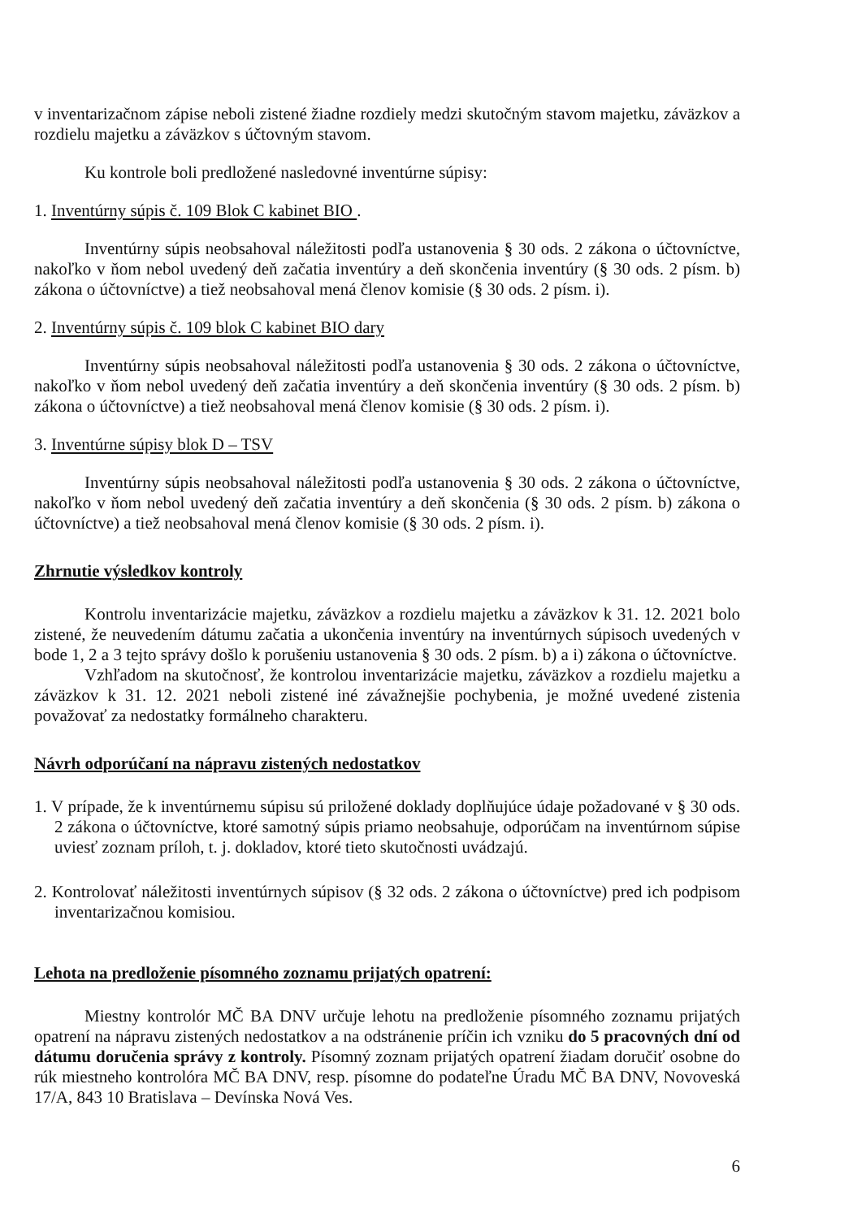v inventarizačnom zápise neboli zistené žiadne rozdiely medzi skutočným stavom majetku, záväzkov a rozdielu majetku a záväzkov s účtovným stavom.
Ku kontrole boli predložené nasledovné inventúrne súpisy:
1. Inventúrny súpis č. 109 Blok C kabinet BIO .
Inventúrny súpis neobsahoval náležitosti podľa ustanovenia § 30 ods. 2 zákona o účtovníctve, nakoľko v ňom nebol uvedený deň začatia inventúry a deň skončenia inventúry (§ 30 ods. 2 písm. b) zákona o účtovníctve) a tiež neobsahoval mená členov komisie (§ 30 ods. 2 písm. i).
2. Inventúrny súpis č. 109 blok C kabinet BIO dary
Inventúrny súpis neobsahoval náležitosti podľa ustanovenia § 30 ods. 2 zákona o účtovníctve, nakoľko v ňom nebol uvedený deň začatia inventúry a deň skončenia inventúry (§ 30 ods. 2 písm. b) zákona o účtovníctve) a tiež neobsahoval mená členov komisie (§ 30 ods. 2 písm. i).
3. Inventúrne súpisy blok D – TSV
Inventúrny súpis neobsahoval náležitosti podľa ustanovenia § 30 ods. 2 zákona o účtovníctve, nakoľko v ňom nebol uvedený deň začatia inventúry a deň skončenia (§ 30 ods. 2 písm. b) zákona o účtovníctve) a tiež neobsahoval mená členov komisie (§ 30 ods. 2 písm. i).
Zhrnutie výsledkov kontroly
Kontrolu inventarizácie majetku, záväzkov a rozdielu majetku a záväzkov k 31. 12. 2021 bolo zistené, že neuvedením dátumu začatia a ukončenia inventúry na inventúrnych súpisoch uvedených v bode 1, 2 a 3 tejto správy došlo k porušeniu ustanovenia § 30 ods. 2 písm. b) a i) zákona o účtovníctve.
Vzhľadom na skutočnosť, že kontrolou inventarizácie majetku, záväzkov a rozdielu majetku a záväzkov k 31. 12. 2021 neboli zistené iné závažnejšie pochybenia, je možné uvedené zistenia považovať za nedostatky formálneho charakteru.
Návrh odporúčaní na nápravu zistených nedostatkov
1. V prípade, že k inventúrnemu súpisu sú priložené doklady doplňujúce údaje požadované v § 30 ods. 2 zákona o účtovníctve, ktoré samotný súpis priamo neobsahuje, odporúčam na inventúrnom súpise uviesť zoznam príloh, t. j. dokladov, ktoré tieto skutočnosti uvádzajú.
2. Kontrolovať náležitosti inventúrnych súpisov (§ 32 ods. 2 zákona o účtovníctve) pred ich podpisom inventarizačnou komisiou.
Lehota na predloženie písomného zoznamu prijatých opatrení:
Miestny kontrolór MČ BA DNV určuje lehotu na predloženie písomného zoznamu prijatých opatrení na nápravu zistených nedostatkov a na odstránenie príčin ich vzniku do 5 pracovných dní od dátumu doručenia správy z kontroly. Písomný zoznam prijatých opatrení žiadam doručiť osobne do rúk miestneho kontrolóra MČ BA DNV, resp. písomne do podateľne Úradu MČ BA DNV, Novoveská 17/A, 843 10 Bratislava – Devínska Nová Ves.
6